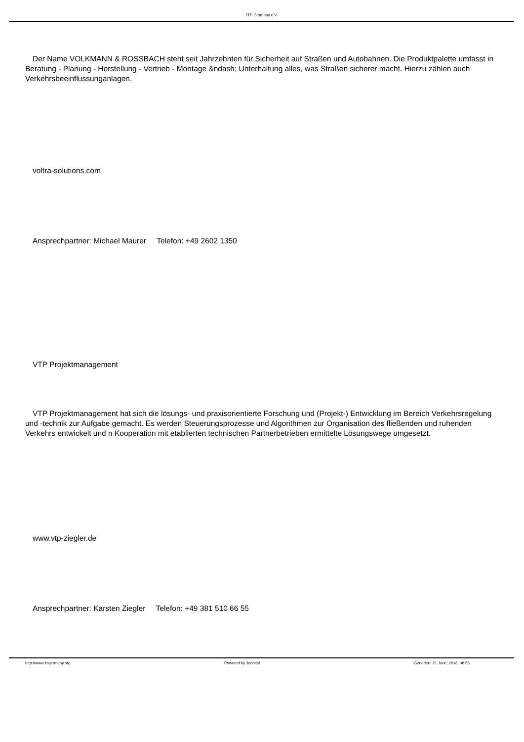ITS Germany e.V.
Der Name VOLKMANN & ROSSBACH steht seit Jahrzehnten für Sicherheit auf Straßen und Autobahnen. Die Produktpalette umfasst in Beratung - Planung - Herstellung - Vertrieb - Montage &ndash; Unterhaltung alles, was Straßen sicherer macht. Hierzu zählen auch Verkehrsbeeinflussunganlagen.
voltra-solutions.com
Ansprechpartner: Michael Maurer Telefon: +49 2602 1350
VTP Projektmanagement
VTP Projektmanagement hat sich die lösungs- und praxisorientierte Forschung und (Projekt-) Entwicklung im Bereich Verkehrsregelung und -technik zur Aufgabe gemacht. Es werden Steuerungsprozesse und Algorithmen zur Organisation des fließenden und ruhenden Verkehrs entwickelt und n Kooperation mit etablierten technischen Partnerbetrieben ermittelte Lösungswege umgesetzt.
www.vtp-ziegler.de
Ansprechpartner: Karsten Ziegler Telefon: +49 381 510 66 55
http://www.itsgermany.org Powered by Joomla! Generiert: 21 June, 2018, 08:56